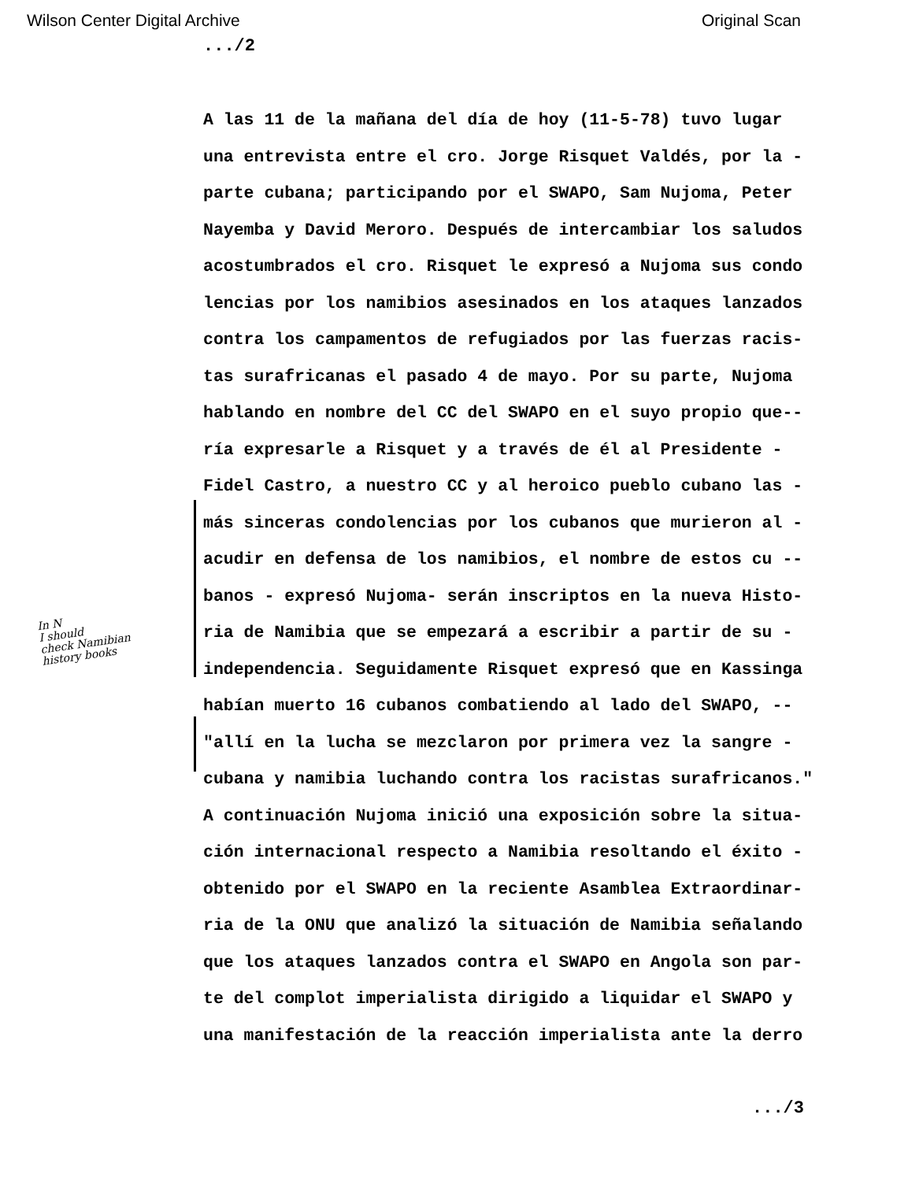Wilson Center Digital Archive Original Scan
.../2
A las 11 de la mañana del día de hoy (11-5-78) tuvo lugar
una entrevista entre el cro. Jorge Risquet Valdés, por la -
parte cubana; participando por el SWAPO, Sam Nujoma, Peter
Nayemba y David Meroro. Después de intercambiar los saludos
acostumbrados el cro. Risquet le expresó a Nujoma sus condo
lencias por los namibios asesinados en los ataques lanzados
contra los campamentos de refugiados por las fuerzas racis-
tas surafricanas el pasado 4 de mayo. Por su parte, Nujoma
hablando en nombre del CC del SWAPO en el suyo propio que--
ría expresarle a Risquet y a través de él al Presidente -
Fidel Castro, a nuestro CC y al heroico pueblo cubano las -
más sinceras condolencias por los cubanos que murieron al -
acudir en defensa de los namibios, el nombre de estos cu --
banos - expresó Nujoma- serán inscriptos en la nueva Histo-
ria de Namibia que se empezará a escribir a partir de su -
independencia. Seguidamente Risquet expresó que en Kassinga
habían muerto 16 cubanos combatiendo al lado del SWAPO, --
"allí en la lucha se mezclaron por primera vez la sangre -
cubana y namibia luchando contra los racistas surafricanos."
A continuación Nujoma inició una exposición sobre la situa-
ción internacional respecto a Namibia resoltando el éxito -
obtenido por el SWAPO en la reciente Asamblea Extraordinar-
ria de la ONU que analizó la situación de Namibia señalando
que los ataques lanzados contra el SWAPO en Angola son par-
te del complot imperialista dirigido a liquidar el SWAPO y
una manifestación de la reacción imperialista ante la derro
In N
I should
check Namibian
history books
.../3